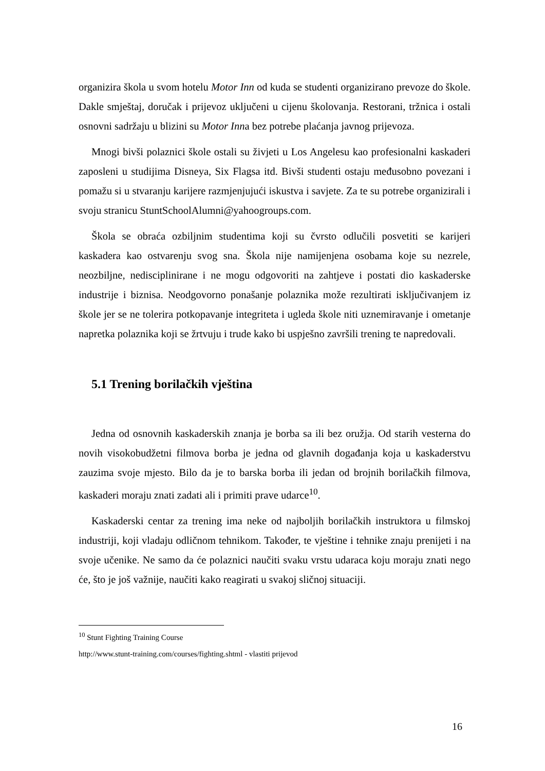organizira škola u svom hotelu Motor Inn od kuda se studenti organizirano prevoze do škole. Dakle smještaj, doručak i prijevoz uključeni u cijenu školovanja. Restorani, tržnica i ostali osnovni sadržaju u blizini su Motor Inna bez potrebe plaćanja javnog prijevoza.
Mnogi bivši polaznici škole ostali su živjeti u Los Angelesu kao profesionalni kaskaderi zaposleni u studijima Disneya, Six Flagsa itd. Bivši studenti ostaju međusobno povezani i pomažu si u stvaranju karijere razmjenjujući iskustva i savjete. Za te su potrebe organizirali i svoju stranicu StuntSchoolAlumni@yahoogroups.com.
Škola se obraća ozbiljnim studentima koji su čvrsto odlučili posvetiti se karijeri kaskadera kao ostvarenju svog sna. Škola nije namijenjena osobama koje su nezrele, neozbiljne, nedisciplinirane i ne mogu odgovoriti na zahtjeve i postati dio kaskaderske industrije i biznisa. Neodgovorno ponašanje polaznika može rezultirati isključivanjem iz škole jer se ne tolerira potkopavanje integriteta i ugleda škole niti uznemiravanje i ometanje napretka polaznika koji se žrtvuju i trude kako bi uspješno završili trening te napredovali.
5.1 Trening borilačkih vještina
Jedna od osnovnih kaskaderskih znanja je borba sa ili bez oružja. Od starih vesterna do novih visokobudžetni filmova borba je jedna od glavnih događanja koja u kaskaderstvu zauzima svoje mjesto. Bilo da je to barska borba ili jedan od brojnih borilačkih filmova, kaskaderi moraju znati zadati ali i primiti prave udarce<sup>10</sup>.
Kaskaderski centar za trening ima neke od najboljih borilačkih instruktora u filmskoj industriji, koji vladaju odličnom tehnikom. Također, te vještine i tehnike znaju prenijeti i na svoje učenike. Ne samo da će polaznici naučiti svaku vrstu udaraca koju moraju znati nego će, što je još važnije, naučiti kako reagirati u svakoj sličnoj situaciji.
<sup>10</sup> Stunt Fighting Training Course
http://www.stunt-training.com/courses/fighting.shtml - vlastiti prijevod
16